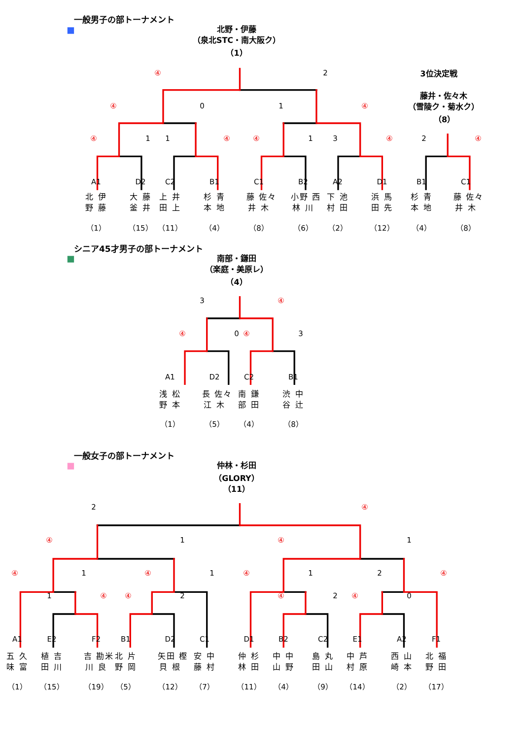一般男子の部トーナメント
北野・伊藤
（泉北STC・南大阪ク）
（1）
④
2
3位決定戦
藤井・佐々木
④
0
1
④
（雪陵ク・菊水ク）
（8）
④
1
1
④
④
1
3
④
2
④
A1
D2
C2
B1
C1
B2
A2
D1
B1
C1
北 伊
野 藤
大 藤
釜 井
上 井
田 上
杉 青
本 地
藤 佐々
井 木
小野 西
林 川
下 池
村 田
浜 馬
田 先
杉 青
本 地
藤 佐々
井 木
（1）
（15）
（11）
（4）
（8）
（6）
（2）
（12）
（4）
（8）
シニア45才男子の部トーナメント
南部・鎌田
（楽庭・美原レ）
（4）
3
④
④
0
④
3
A1
D2
C2
B1
浅 松
野 本
長 佐々
江 木
南 鎌
部 田
渋 中
谷 辻
（1）
（5）
（4）
（8）
一般女子の部トーナメント
仲林・杉田
（GLORY）
（11）
2
④
④
1
④
1
④
1
④
1
④
1
2
④
1
④
④
2
④
2
④
0
A1
E2
F2
B1
D2
C1
D1
B2
C2
E1
A2
F1
五 久
味 富
植 吉
田 川
吉 勘米
川 良
北 片
野 岡
矢田 樫
貝 根
安 中
藤 村
仲 杉
林 田
中 中
山 野
島 丸
田 山
中 芦
村 原
西 山
崎 本
北 福
野 田
（1）
（15）
（19）
（5）
（12）
（7）
（11）
（4）
（9）
（14）
（2）
（17）